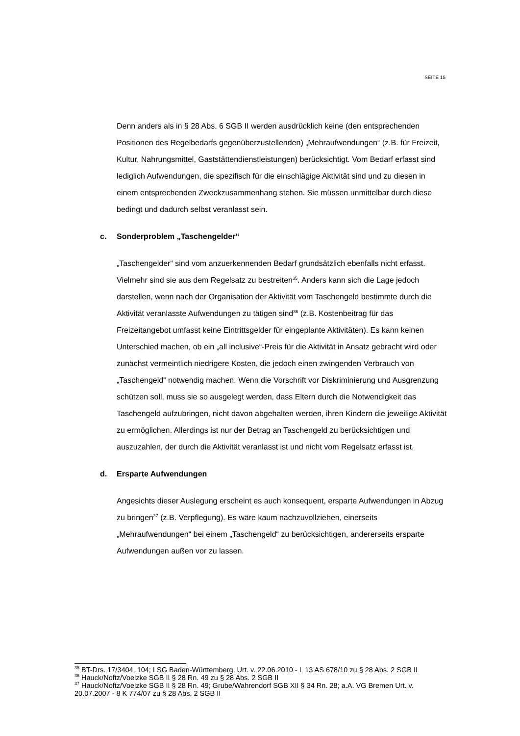SEITE 15
Denn anders als in § 28 Abs. 6 SGB II werden ausdrücklich keine (den entsprechenden Positionen des Regelbedarfs gegenüberzustellenden) „Mehraufwendungen“ (z.B. für Freizeit, Kultur, Nahrungsmittel, Gaststättendienstleistungen) berücksichtigt. Vom Bedarf erfasst sind lediglich Aufwendungen, die spezifisch für die einschlägige Aktivität sind und zu diesen in einem entsprechenden Zweckzusammenhang stehen. Sie müssen unmittelbar durch diese bedingt und dadurch selbst veranlasst sein.
c. Sonderproblem „Taschengelder“
„Taschengelder“ sind vom anzuerkennenden Bedarf grundsätzlich ebenfalls nicht erfasst. Vielmehr sind sie aus dem Regelsatz zu bestreiten<sup>35</sup>. Anders kann sich die Lage jedoch darstellen, wenn nach der Organisation der Aktivität vom Taschengeld bestimmte durch die Aktivität veranlasste Aufwendungen zu tätigen sind<sup>36</sup> (z.B. Kostenbeitrag für das Freizeitangebot umfasst keine Eintrittsgelder für eingeplante Aktivitäten). Es kann keinen Unterschied machen, ob ein „all inclusive“-Preis für die Aktivität in Ansatz gebracht wird oder zunächst vermeintlich niedrigere Kosten, die jedoch einen zwingenden Verbrauch von „Taschengeld“ notwendig machen. Wenn die Vorschrift vor Diskriminierung und Ausgrenzung schützen soll, muss sie so ausgelegt werden, dass Eltern durch die Notwendigkeit das Taschengeld aufzubringen, nicht davon abgehalten werden, ihren Kindern die jeweilige Aktivität zu ermöglichen. Allerdings ist nur der Betrag an Taschengeld zu berücksichtigen und auszuzahlen, der durch die Aktivität veranlasst ist und nicht vom Regelsatz erfasst ist.
d. Ersparte Aufwendungen
Angesichts dieser Auslegung erscheint es auch konsequent, ersparte Aufwendungen in Abzug zu bringen<sup>37</sup> (z.B. Verpflegung). Es wäre kaum nachzuvollziehen, einerseits „Mehraufwendungen“ bei einem „Taschengeld“ zu berücksichtigen, andererseits ersparte Aufwendungen außen vor zu lassen.
<sup>35</sup> BT-Drs. 17/3404, 104; LSG Baden-Württemberg, Urt. v. 22.06.2010 - L 13 AS 678/10 zu § 28 Abs. 2 SGB II
<sup>36</sup> Hauck/Noftz/Voelzke SGB II § 28 Rn. 49 zu § 28 Abs. 2 SGB II
<sup>37</sup> Hauck/Noftz/Voelzke SGB II § 28 Rn. 49; Grube/Wahrendorf SGB XII § 34 Rn. 28; a.A. VG Bremen Urt. v. 20.07.2007 - 8 K 774/07 zu § 28 Abs. 2 SGB II